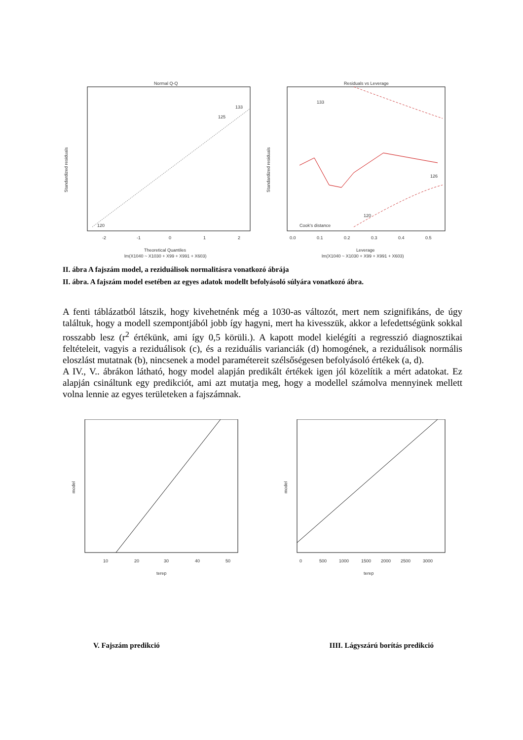Normal Q-Q
120
125
133
-2
-1
0
1
2
Theoretical Quantiles
lm(X1040 ~ X1030 + X99 + X991 + X603)
Standardized residuals
Residuals vs Leverage
Cook's distance
133
120
126
0.0
0.1
0.2
0.3
0.4
0.5
Leverage
lm(X1040 ~ X1030 + X99 + X991 + X603)
Standardized residuals
II. ábra A fajszám model, a reziduálisok normalitásra vonatkozó ábrája
II. ábra. A fajszám model esetében az egyes adatok modellt befolyásoló súlyára vonatkozó ábra.
A fenti táblázatból látszik, hogy kivehetnénk még a 1030-as változót, mert nem szignifikáns, de úgy találtuk, hogy a modell szempontjából jobb így hagyni, mert ha kivesszük, akkor a lefedettségünk sokkal rosszabb lesz (r<sup>2</sup> értékünk, ami így 0,5 körüli.). A kapott model kielégíti a regresszió diagnosztikai feltételeit, vagyis a reziduálisok (c), és a reziduális varianciák (d) homogének, a reziduálisok normális eloszlást mutatnak (b), nincsenek a model paramétereit szélsőségesen befolyásoló értékek (a, d).
A IV., V.. ábrákon látható, hogy model alapján predikált értékek igen jól közelítik a mért adatokat. Ez alapján csináltunk egy predikciót, ami azt mutatja meg, hogy a modellel számolva mennyinek mellett volna lennie az egyes területeken a fajszámnak.
10
20
30
40
50
terep
model
0
500
1000
1500
2000
2500
3000
terep
model
V. Fajszám predikció IIII. Lágyszárú borítás predikció